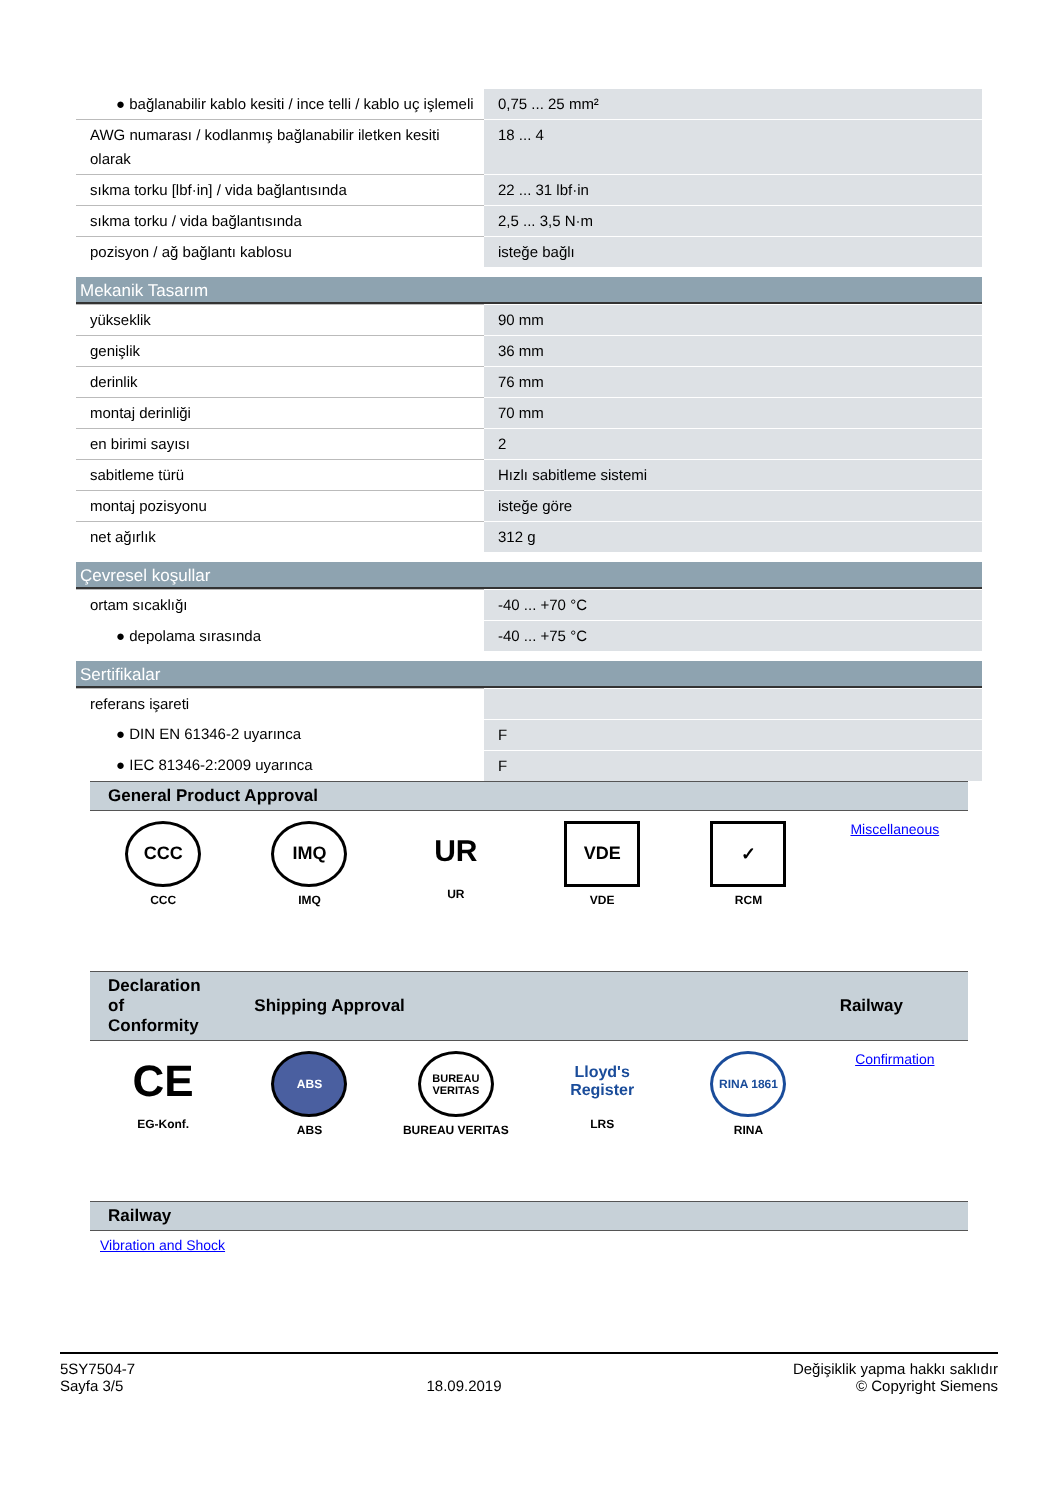| ● bağlanabilir kablo kesiti / ince telli / kablo uç işlemeli | 0,75 ... 25 mm² |
| AWG numarası / kodlanmış bağlanabilir iletken kesiti olarak | 18 ... 4 |
| sıkma torku [lbf·in] / vida bağlantısında | 22 ... 31 lbf·in |
| sıkma torku / vida bağlantısında | 2,5 ... 3,5 N·m |
| pozisyon / ağ bağlantı kablosu | isteğe bağlı |
Mekanik Tasarım
| yükseklik | 90 mm |
| genişlik | 36 mm |
| derinlik | 76 mm |
| montaj derinliği | 70 mm |
| en birimi sayısı | 2 |
| sabitleme türü | Hızlı sabitleme sistemi |
| montaj pozisyonu | isteğe göre |
| net ağırlık | 312 g |
Çevresel koşullar
| ortam sıcaklığı | -40 ... +70 °C |
| ● depolama sırasında | -40 ... +75 °C |
Sertifikalar
| referans işareti | |
| ● DIN EN 61346-2 uyarınca | F |
| ● IEC 81346-2:2009 uyarınca | F |
| General Product Approval | | | | | |
| --- | --- | --- | --- | --- | --- |
| CCC CCC | IMQ IMQ | UR UR | VDE VDE | ✓ RCM | Miscellaneous |
| Declaration of Conformity | Shipping Approval | | | | Railway |
| --- | --- | --- | --- | --- | --- |
| CE EG-Konf. | ABS ABS | BUREAU VERITAS BUREAU VERITAS | Lloyd's Register LRS | RINA 1861 RINA | Confirmation |
| Railway |
| --- |
| Vibration and Shock |
5SY7504-7
Sayfa 3/5
18.09.2019
Değişiklik yapma hakkı saklıdır
© Copyright Siemens